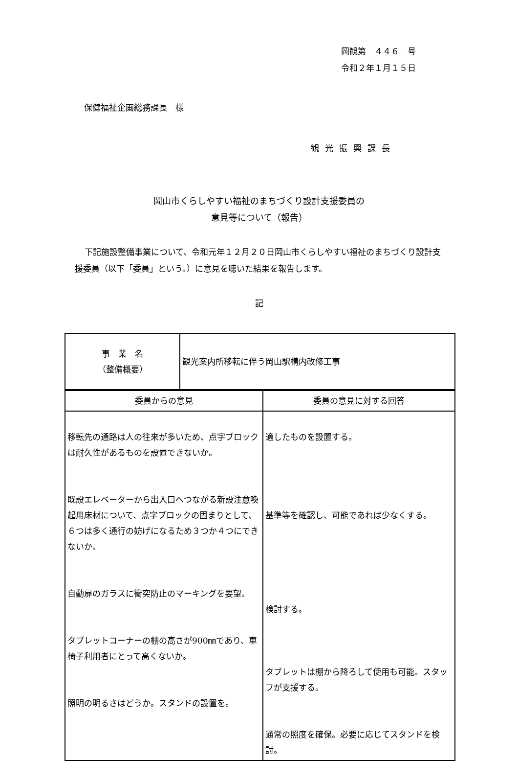岡観第　４４６　号
令和２年１月１５日
保健福祉企画総務課長　様
観光振興課長
岡山市くらしやすい福祉のまちづくり設計支援委員の
意見等について（報告）
下記施設整備事業について、令和元年１２月２０日岡山市くらしやすい福祉のまちづくり設計支援委員（以下「委員」という。）に意見を聴いた結果を報告します。
記
| 事 業 名 （整備概要） | 観光案内所移転に伴う岡山駅構内改修工事 |
| 委員からの意見 | 委員の意見に対する回答 |
| 移転先の通路は人の往来が多いため、点字ブロックは耐久性があるものを設置できないか。 既設エレベーターから出入口へつながる新設注意喚起用床材について、点字ブロックの固まりとして、６つは多く通行の妨げになるため３つか４つにできないか。 自動扉のガラスに衝突防止のマーキングを要望。 タブレットコーナーの棚の高さが900㎜であり、車椅子利用者にとって高くないか。 照明の明るさはどうか。スタンドの設置を。 | 適したものを設置する。 基準等を確認し、可能であれば少なくする。 検討する。 タブレットは棚から降ろして使用も可能。スタッフが支援する。 通常の照度を確保。必要に応じてスタンドを検討。 |